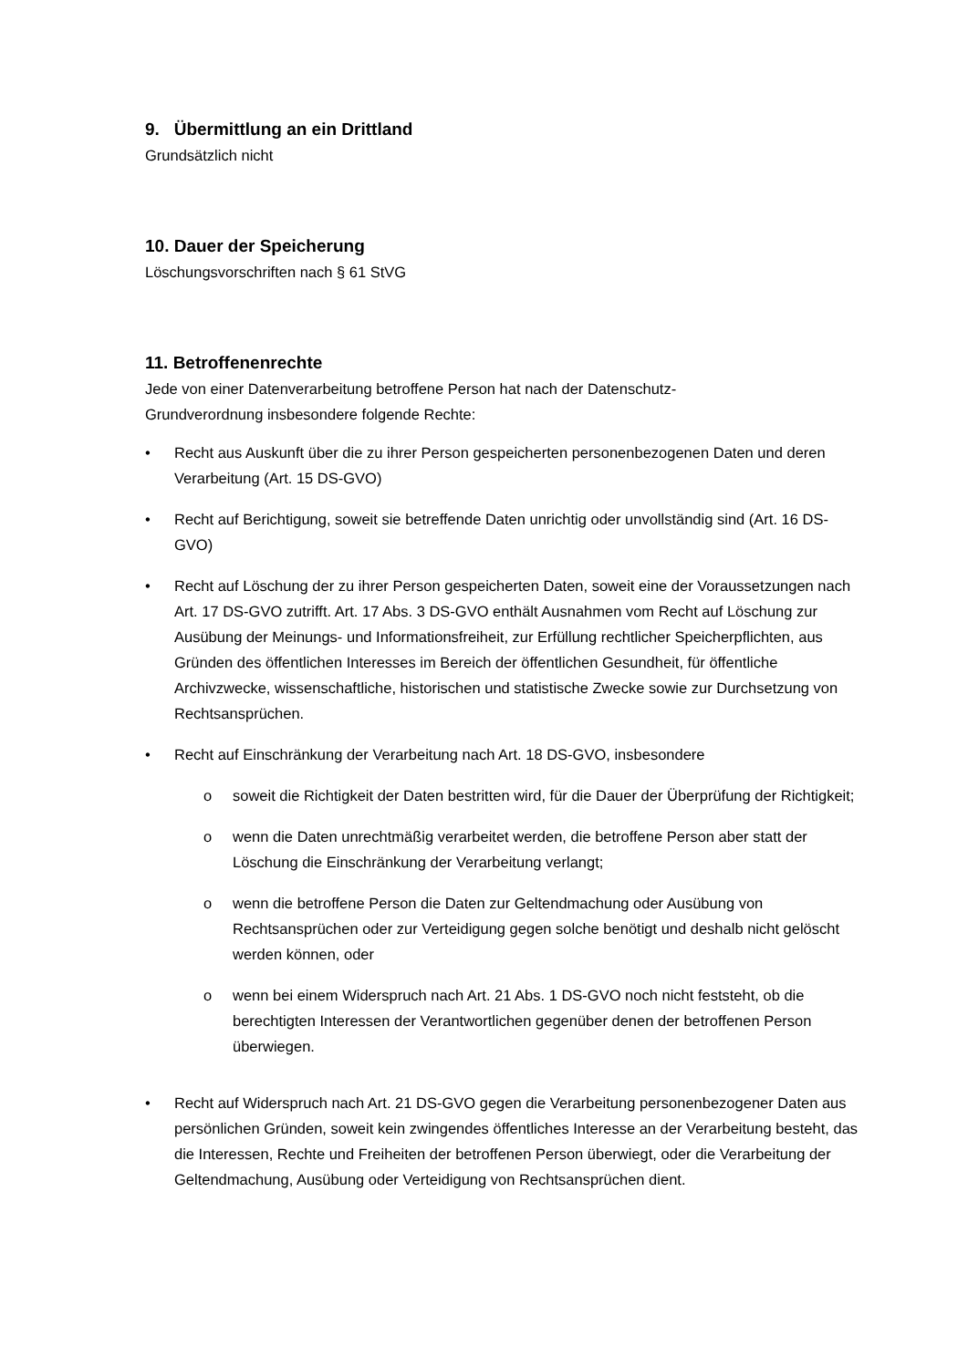9. Übermittlung an ein Drittland
Grundsätzlich nicht
10. Dauer der Speicherung
Löschungsvorschriften nach § 61 StVG
11. Betroffenenrechte
Jede von einer Datenverarbeitung betroffene Person hat nach der Datenschutz-
Grundverordnung insbesondere folgende Rechte:
• Recht aus Auskunft über die zu ihrer Person gespeicherten personenbezogenen Daten und deren Verarbeitung (Art. 15 DS-GVO)
• Recht auf Berichtigung, soweit sie betreffende Daten unrichtig oder unvollständig sind (Art. 16 DS-GVO)
• Recht auf Löschung der zu ihrer Person gespeicherten Daten, soweit eine der Voraussetzungen nach Art. 17 DS-GVO zutrifft. Art. 17 Abs. 3 DS-GVO enthält Ausnahmen vom Recht auf Löschung zur Ausübung der Meinungs- und Informationsfreiheit, zur Erfüllung rechtlicher Speicherpflichten, aus Gründen des öffentlichen Interesses im Bereich der öffentlichen Gesundheit, für öffentliche Archivzwecke, wissenschaftliche, historischen und statistische Zwecke sowie zur Durchsetzung von Rechtsansprüchen.
• Recht auf Einschränkung der Verarbeitung nach Art. 18 DS-GVO, insbesondere
o soweit die Richtigkeit der Daten bestritten wird, für die Dauer der Überprüfung der Richtigkeit;
o wenn die Daten unrechtmäßig verarbeitet werden, die betroffene Person aber statt der Löschung die Einschränkung der Verarbeitung verlangt;
o wenn die betroffene Person die Daten zur Geltendmachung oder Ausübung von Rechtsansprüchen oder zur Verteidigung gegen solche benötigt und deshalb nicht gelöscht werden können, oder
o wenn bei einem Widerspruch nach Art. 21 Abs. 1 DS-GVO noch nicht feststeht, ob die berechtigten Interessen der Verantwortlichen gegenüber denen der betroffenen Person überwiegen.
• Recht auf Widerspruch nach Art. 21 DS-GVO gegen die Verarbeitung personenbezogener Daten aus persönlichen Gründen, soweit kein zwingendes öffentliches Interesse an der Verarbeitung besteht, das die Interessen, Rechte und Freiheiten der betroffenen Person überwiegt, oder die Verarbeitung der Geltendmachung, Ausübung oder Verteidigung von Rechtsansprüchen dient.